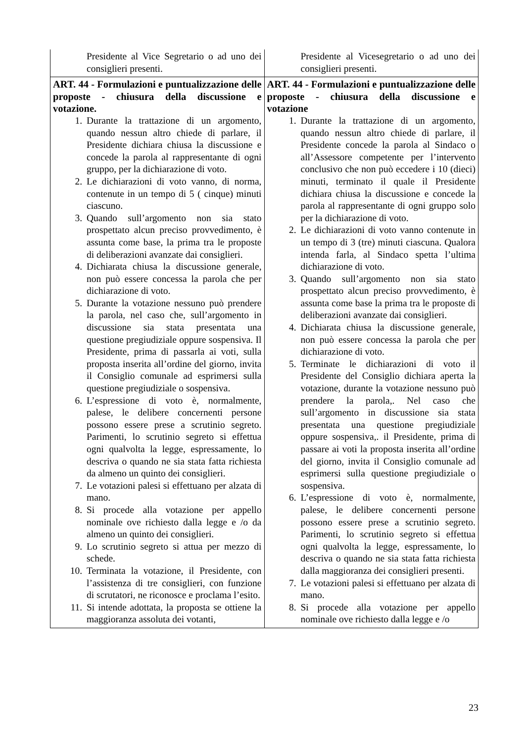| Presidente al Vice Segretario o ad uno dei consiglieri presenti. | Presidente al Vicesegretario o ad uno dei consiglieri presenti. |
| ART. 44 - Formulazioni e puntualizzazione delle proposte - chiusura della discussione e votazione. 1. Durante la trattazione di un argomento, quando nessun altro chiede di parlare, il Presidente dichiara chiusa la discussione e concede la parola al rappresentante di ogni gruppo, per la dichiarazione di voto. 2. Le dichiarazioni di voto vanno, di norma, contenute in un tempo di 5 ( cinque) minuti ciascuno. 3. Quando sull’argomento non sia stato prospettato alcun preciso provvedimento, è assunta come base, la prima tra le proposte di deliberazioni avanzate dai consiglieri. 4. Dichiarata chiusa la discussione generale, non può essere concessa la parola che per dichiarazione di voto. 5. Durante la votazione nessuno può prendere la parola, nel caso che, sull’argomento in discussione sia stata presentata una questione pregiudiziale oppure sospensiva. Il Presidente, prima di passarla ai voti, sulla proposta inserita all’ordine del giorno, invita il Consiglio comunale ad esprimersi sulla questione pregiudiziale o sospensiva. 6. L’espressione di voto è, normalmente, palese, le delibere concernenti persone possono essere prese a scrutinio segreto. Parimenti, lo scrutinio segreto si effettua ogni qualvolta la legge, espressamente, lo descriva o quando ne sia stata fatta richiesta da almeno un quinto dei consiglieri. 7. Le votazioni palesi si effettuano per alzata di mano. 8. Si procede alla votazione per appello nominale ove richiesto dalla legge e /o da almeno un quinto dei consiglieri. 9. Lo scrutinio segreto si attua per mezzo di schede. 10. Terminata la votazione, il Presidente, con l’assistenza di tre consiglieri, con funzione di scrutatori, ne riconosce e proclama l’esito. 11. Si intende adottata, la proposta se ottiene la maggioranza assoluta dei votanti, | ART. 44 - Formulazioni e puntualizzazione delle proposte - chiusura della discussione e votazione 1. Durante la trattazione di un argomento, quando nessun altro chiede di parlare, il Presidente concede la parola al Sindaco o all’Assessore competente per l’intervento conclusivo che non può eccedere i 10 (dieci) minuti, terminato il quale il Presidente dichiara chiusa la discussione e concede la parola al rappresentante di ogni gruppo solo per la dichiarazione di voto. 2. Le dichiarazioni di voto vanno contenute in un tempo di 3 (tre) minuti ciascuna. Qualora intenda farla, al Sindaco spetta l’ultima dichiarazione di voto. 3. Quando sull’argomento non sia stato prospettato alcun preciso provvedimento, è assunta come base la prima tra le proposte di deliberazioni avanzate dai consiglieri. 4. Dichiarata chiusa la discussione generale, non può essere concessa la parola che per dichiarazione di voto. 5. Terminate le dichiarazioni di voto il Presidente del Consiglio dichiara aperta la votazione, durante la votazione nessuno può prendere la parola,. Nel caso che sull’argomento in discussione sia stata presentata una questione pregiudiziale oppure sospensiva,. il Presidente, prima di passare ai voti la proposta inserita all’ordine del giorno, invita il Consiglio comunale ad esprimersi sulla questione pregiudiziale o sospensiva. 6. L’espressione di voto è, normalmente, palese, le delibere concernenti persone possono essere prese a scrutinio segreto. Parimenti, lo scrutinio segreto si effettua ogni qualvolta la legge, espressamente, lo descriva o quando ne sia stata fatta richiesta dalla maggioranza dei consiglieri presenti. 7. Le votazioni palesi si effettuano per alzata di mano. 8. Si procede alla votazione per appello nominale ove richiesto dalla legge e /o |
23